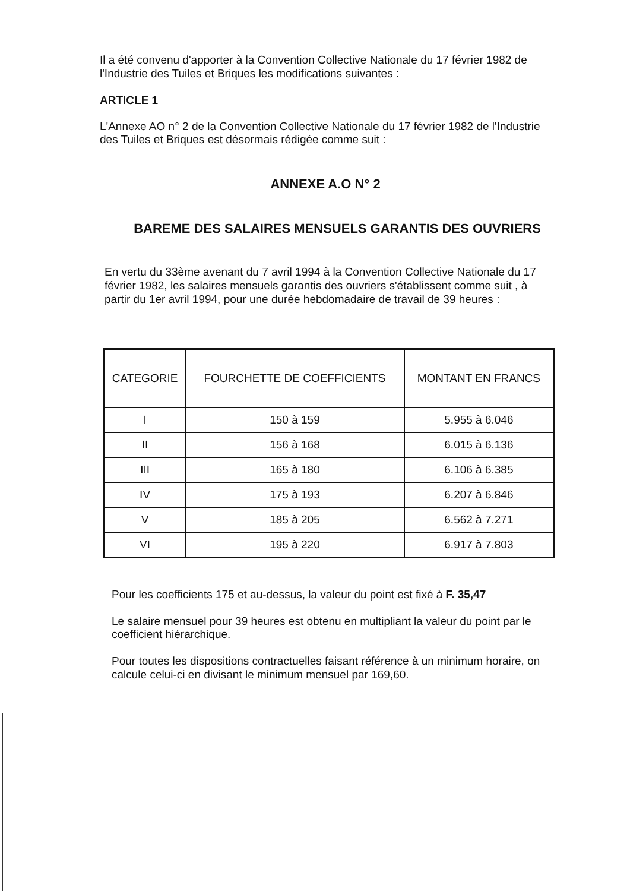Il a été convenu d'apporter à la Convention Collective Nationale du 17 février 1982 de l'Industrie des Tuiles et Briques les modifications suivantes :
ARTICLE 1
L'Annexe AO n° 2 de la Convention Collective Nationale du 17 février 1982 de l'Industrie des Tuiles et Briques est désormais rédigée comme suit :
ANNEXE A.O N° 2
BAREME DES SALAIRES MENSUELS GARANTIS DES OUVRIERS
En vertu du 33ème avenant du 7 avril 1994 à la Convention Collective Nationale du 17 février 1982, les salaires mensuels garantis des ouvriers s'établissent comme suit , à partir du 1er avril 1994, pour une durée hebdomadaire de travail de 39 heures :
| CATEGORIE | FOURCHETTE DE COEFFICIENTS | MONTANT EN FRANCS |
| --- | --- | --- |
| I | 150 à 159 | 5.955 à 6.046 |
| II | 156 à 168 | 6.015 à 6.136 |
| III | 165 à 180 | 6.106 à 6.385 |
| IV | 175 à 193 | 6.207 à 6.846 |
| V | 185 à 205 | 6.562 à 7.271 |
| VI | 195 à 220 | 6.917 à 7.803 |
Pour les coefficients 175 et au-dessus, la valeur du point est fixé à F. 35,47
Le salaire mensuel pour 39 heures est obtenu en multipliant la valeur du point par le coefficient hiérarchique.
Pour toutes les dispositions contractuelles faisant référence à un minimum horaire, on calcule celui-ci en divisant le minimum mensuel par 169,60.